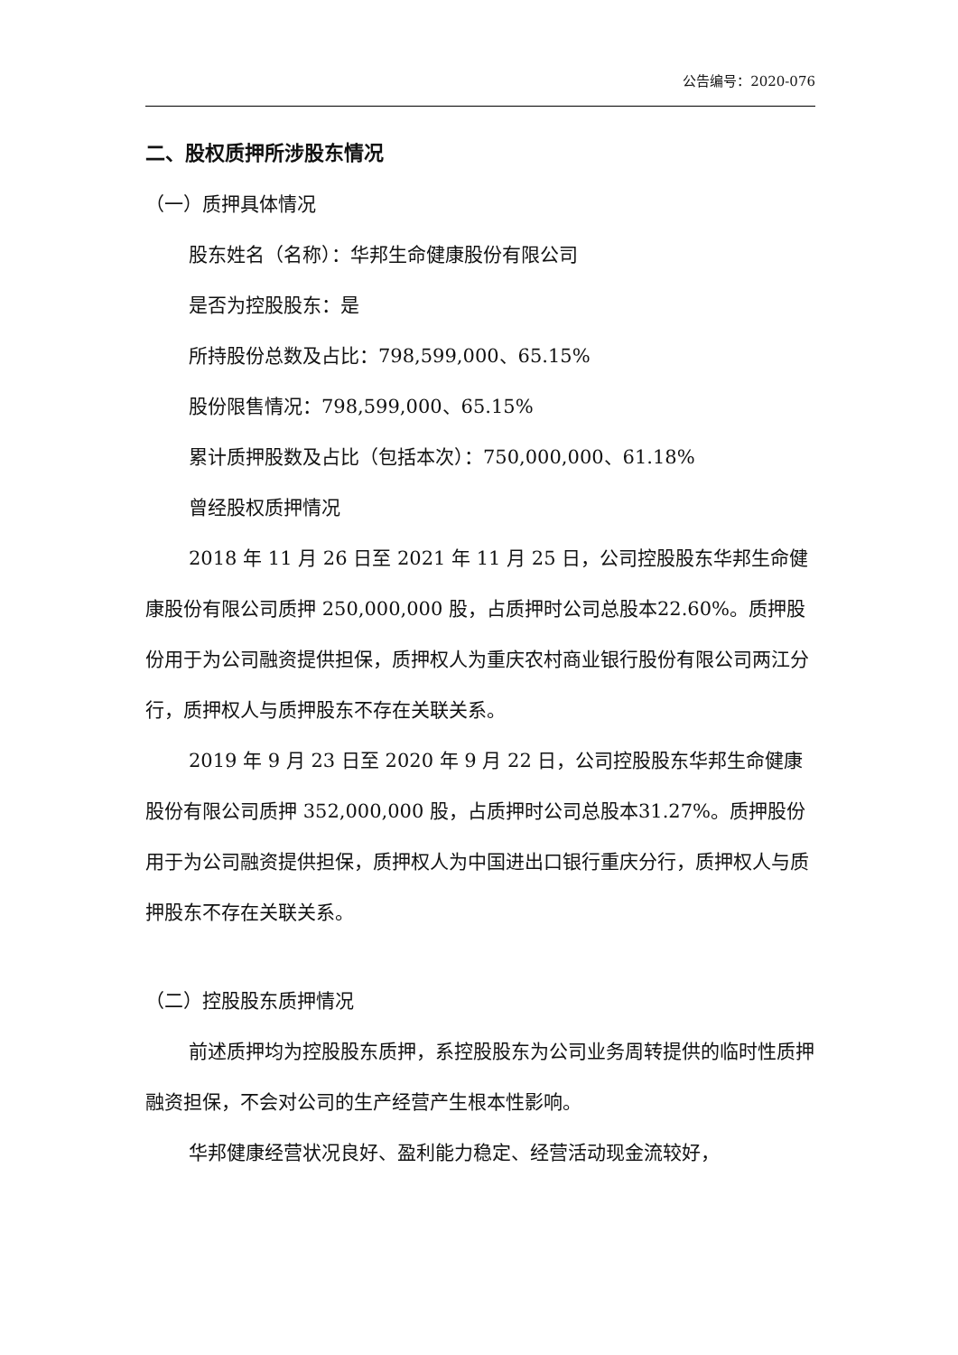公告编号：2020-076
二、股权质押所涉股东情况
（一）质押具体情况
股东姓名（名称）：华邦生命健康股份有限公司
是否为控股股东：是
所持股份总数及占比：798,599,000、65.15%
股份限售情况：798,599,000、65.15%
累计质押股数及占比（包括本次）：750,000,000、61.18%
曾经股权质押情况
2018 年 11 月 26 日至 2021 年 11 月 25 日，公司控股股东华邦生命健康股份有限公司质押 250,000,000 股，占质押时公司总股本22.60%。质押股份用于为公司融资提供担保，质押权人为重庆农村商业银行股份有限公司两江分行，质押权人与质押股东不存在关联关系。
2019 年 9 月 23 日至 2020 年 9 月 22 日，公司控股股东华邦生命健康股份有限公司质押 352,000,000 股，占质押时公司总股本31.27%。质押股份用于为公司融资提供担保，质押权人为中国进出口银行重庆分行，质押权人与质押股东不存在关联关系。
（二）控股股东质押情况
前述质押均为控股股东质押，系控股股东为公司业务周转提供的临时性质押融资担保，不会对公司的生产经营产生根本性影响。
华邦健康经营状况良好、盈利能力稳定、经营活动现金流较好，